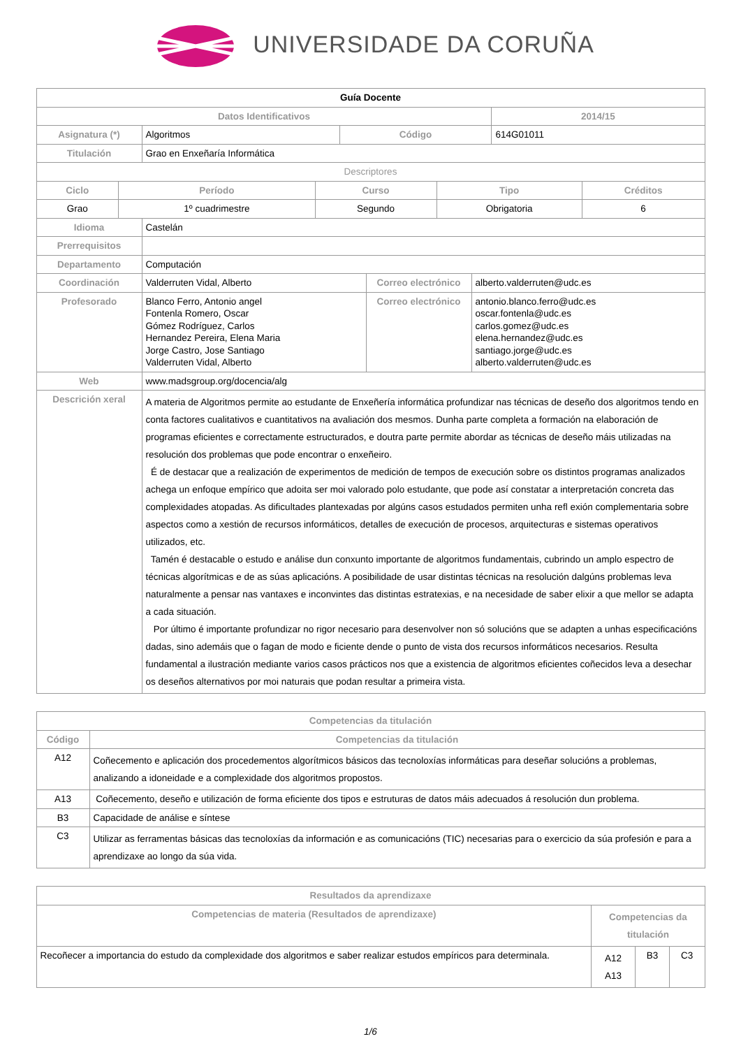UNIVERSIDADE DA CORUÑA
| Guía Docente | | | |
| Datos Identificativos | | | 2014/15 |
| Asignatura (*) | Algoritmos | Código | 614G01011 |
| Titulación | Grao en Enxeñaría Informática | | |
| Descriptores | | | |
| Ciclo | Período | Curso | Tipo | Créditos |
| --- | --- | --- | --- | --- |
| Grao | 1º cuadrimestre | Segundo | Obrigatoria | 6 |
| Idioma | Castelán | | |
| Prerrequisitos | | | |
| Departamento | Computación | | |
| Coordinación | Valderruten Vidal, Alberto | Correo electrónico | alberto.valderruten@udc.es |
| Profesorado | Blanco Ferro, Antonio angel Fontenla Romero, Oscar Gómez Rodríguez, Carlos Hernandez Pereira, Elena Maria Jorge Castro, Jose Santiago Valderruten Vidal, Alberto | Correo electrónico | antonio.blanco.ferro@udc.es oscar.fontenla@udc.es carlos.gomez@udc.es elena.hernandez@udc.es santiago.jorge@udc.es alberto.valderruten@udc.es |
| Web | www.madsgroup.org/docencia/alg | | |
| Descrición xeral | A materia de Algoritmos permite ao estudante de Enxeñería informática profundizar nas técnicas de deseño dos algoritmos tendo en conta factores cualitativos e cuantitativos na avaliación dos mesmos. Dunha parte completa a formación na elaboración de programas eficientes e correctamente estructurados, e doutra parte permite abordar as técnicas de deseño máis utilizadas na resolución dos problemas que pode encontrar o enxeñeiro. É de destacar que a realización de experimentos de medición de tempos de execución sobre os distintos programas analizados achega un enfoque empírico que adoita ser moi valorado polo estudante, que pode así constatar a interpretación concreta das complexidades atopadas. As dificultades plantexadas por algúns casos estudados permiten unha refl exión complementaria sobre aspectos como a xestión de recursos informáticos, detalles de execución de procesos, arquitecturas e sistemas operativos utilizados, etc. Tamén é destacable o estudo e análise dun conxunto importante de algoritmos fundamentais, cubrindo un amplo espectro de técnicas algorítmicas e de as súas aplicacións. A posibilidade de usar distintas técnicas na resolución dalgúns problemas leva naturalmente a pensar nas vantaxes e inconvintes das distintas estratexias, e na necesidade de saber elixir a que mellor se adapta a cada situación. Por último é importante profundizar no rigor necesario para desenvolver non só solucións que se adapten a unhas especificacións dadas, sino ademáis que o fagan de modo e ficiente dende o punto de vista dos recursos informáticos necesarios. Resulta fundamental a ilustración mediante varios casos prácticos nos que a existencia de algoritmos eficientes coñecidos leva a desechar os deseños alternativos por moi naturais que podan resultar a primeira vista. | | |
| Competencias da titulación | |
| --- | --- |
| Código | Competencias da titulación |
| A12 | Coñecemento e aplicación dos procedementos algorítmicos básicos das tecnoloxías informáticas para deseñar solucións a problemas, analizando a idoneidade e a complexidade dos algoritmos propostos. |
| A13 | Coñecemento, deseño e utilización de forma eficiente dos tipos e estruturas de datos máis adecuados á resolución dun problema. |
| B3 | Capacidade de análise e síntese |
| C3 | Utilizar as ferramentas básicas das tecnoloxías da información e as comunicacións (TIC) necesarias para o exercicio da súa profesión e para a aprendizaxe ao longo da súa vida. |
| Resultados da aprendizaxe | | | |
| --- | --- | --- | --- |
| Competencias de materia (Resultados de aprendizaxe) | Competencias da titulación | | |
| Recoñecer a importancia do estudo da complexidade dos algoritmos e saber realizar estudos empíricos para determinala. | A12 A13 | B3 | C3 |
1/6